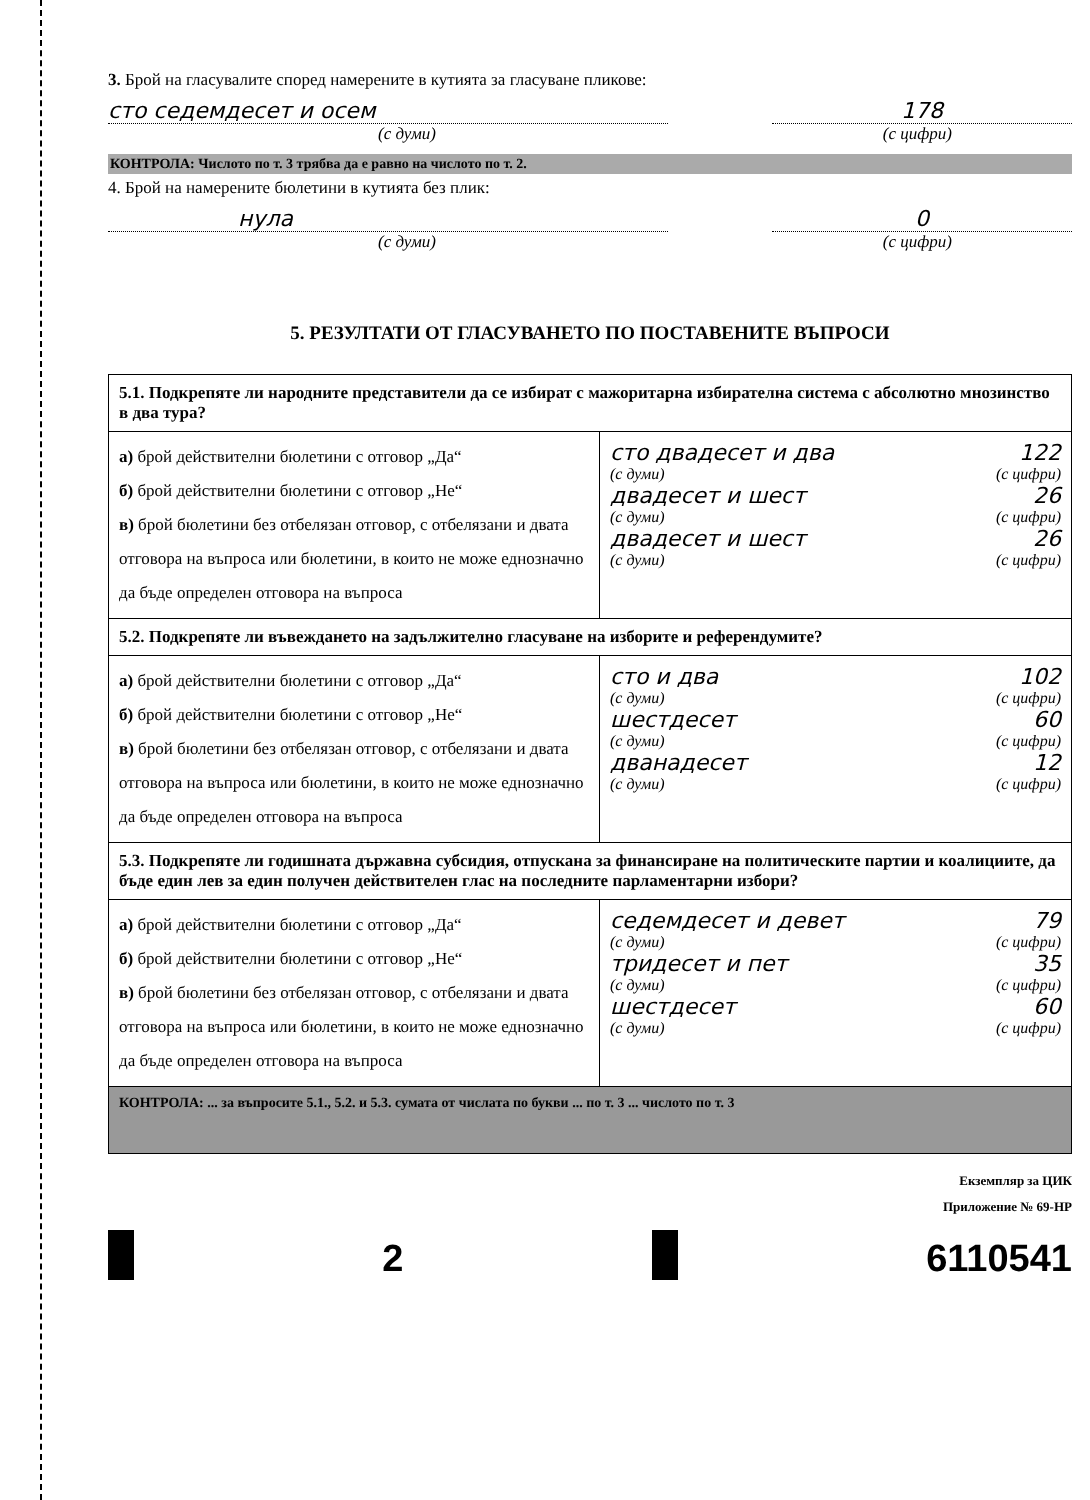3. Брой на гласувалите според намерените в кутията за гласуване пликове:
сто седемдесет и осем 178
(с думи) (с цифри)
КОНТРОЛА: Числото по т. 3 трябва да е равно на числото по т. 2.
4. Брой на намерените бюлетини в кутията без плик:
нула 0
(с думи) (с цифри)
5. РЕЗУЛТАТИ ОТ ГЛАСУВАНЕТО ПО ПОСТАВЕНИТЕ ВЪПРОСИ
| 5.1. Подкрепяте ли народните представители да се избират с мажоритарна избирателна система с абсолютно мнозинство в два тура? | |
| а) брой действителни бюлетини с отговор „Да“ б) брой действителни бюлетини с отговор „Не“ в) брой бюлетини без отбелязан отговор, с отбелязани и двата отговора на въпроса или бюлетини, в които не може еднозначно да бъде определен отговора на въпроса | сто двадесет и два 122 (с думи) (с цифри) двадесет и шест 26 (с думи) (с цифри) двадесет и шест 26 (с думи) (с цифри) |
| 5.2. Подкрепяте ли въвеждането на задължително гласуване на изборите и референдумите? | |
| а) брой действителни бюлетини с отговор „Да“ б) брой действителни бюлетини с отговор „Не“ в) брой бюлетини без отбелязан отговор, с отбелязани и двата отговора на въпроса или бюлетини, в които не може еднозначно да бъде определен отговора на въпроса | сто и два 102 (с думи) (с цифри) шестдесет 60 (с думи) (с цифри) дванадесет 12 (с думи) (с цифри) |
| 5.3. Подкрепяте ли годишната държавна субсидия, отпускана за финансиране на политическите партии и коалициите, да бъде един лев за един получен действителен глас на последните парламентарни избори? | |
| а) брой действителни бюлетини с отговор „Да“ б) брой действителни бюлетини с отговор „Не“ в) брой бюлетини без отбелязан отговор, с отбелязани и двата отговора на въпроса или бюлетини, в които не може еднозначно да бъде определен отговора на въпроса | седемдесет и девет 79 (с думи) (с цифри) тридесет и пет 35 (с думи) (с цифри) шестдесет 60 (с думи) (с цифри) |
| КОНТРОЛА: ... за въпросите 5.1., 5.2. и 5.3. сумата от числата по букви ... по т. 3 ... числото по т. 3 | |
Екземпляр за ЦИК
Приложение № 69-НР
2
6110541